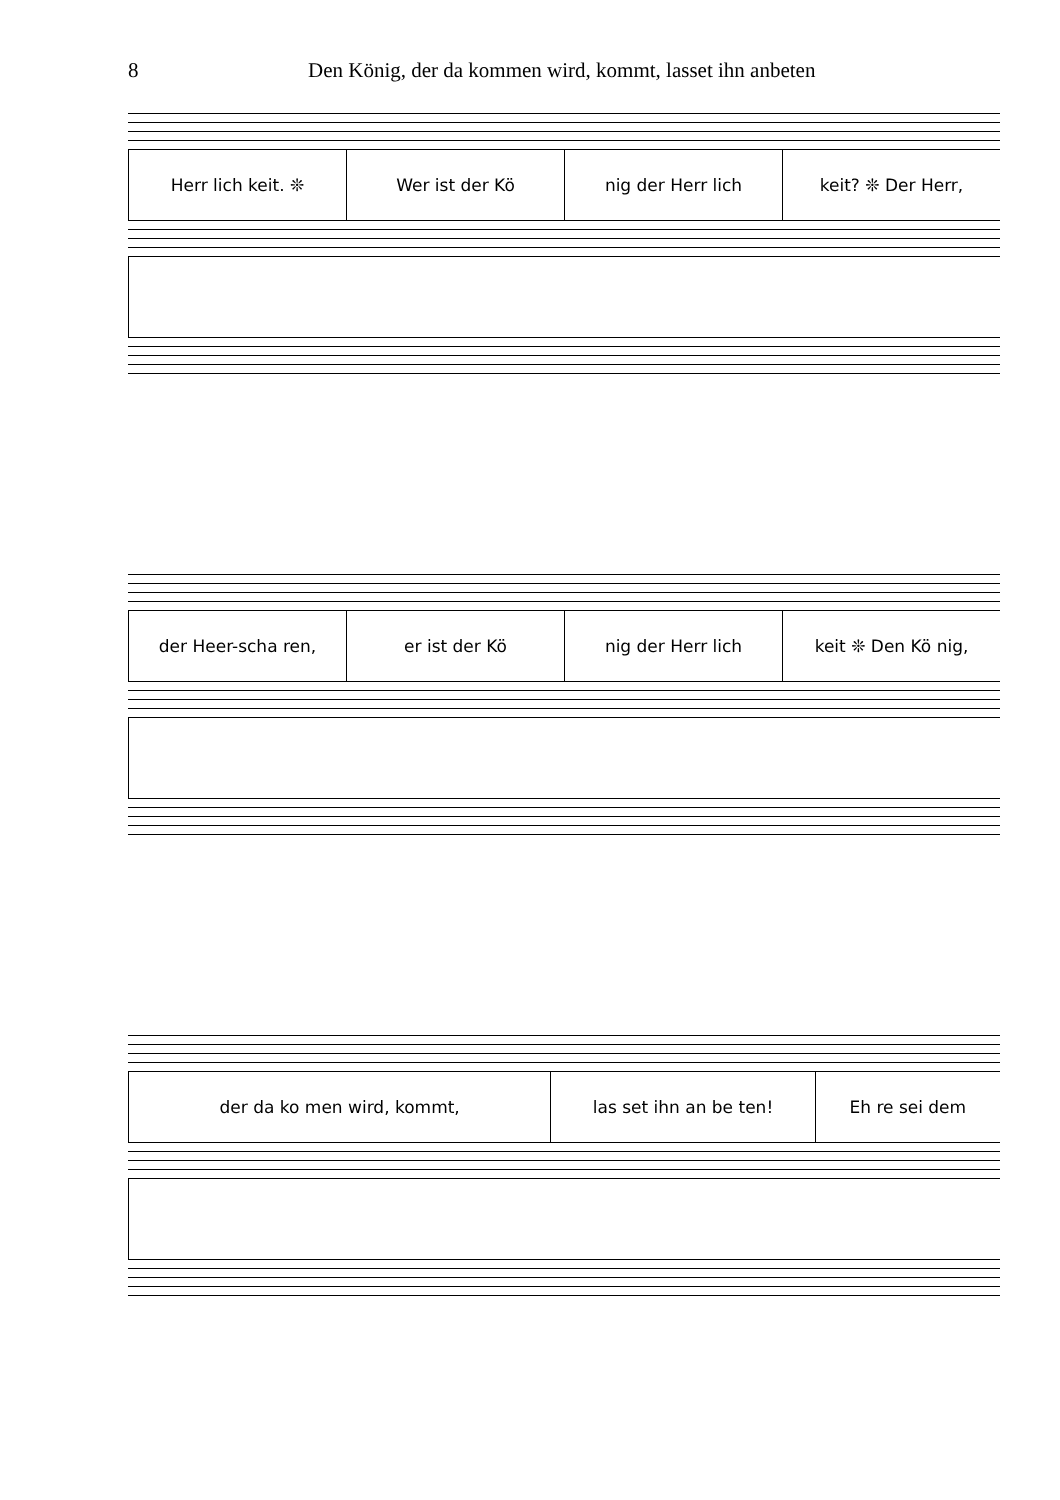8 Den König, der da kommen wird, kommt, lasset ihn anbeten
Herr lich keit. ❊ Wer ist der Kö nig der Herr lich keit? ❊ Der Herr,
der Heer-scha ren, er ist der Kö nig der Herr lich keit ❊ Den Kö nig,
der da ko men wird, kommt, las set ihn an be ten! Eh re sei dem